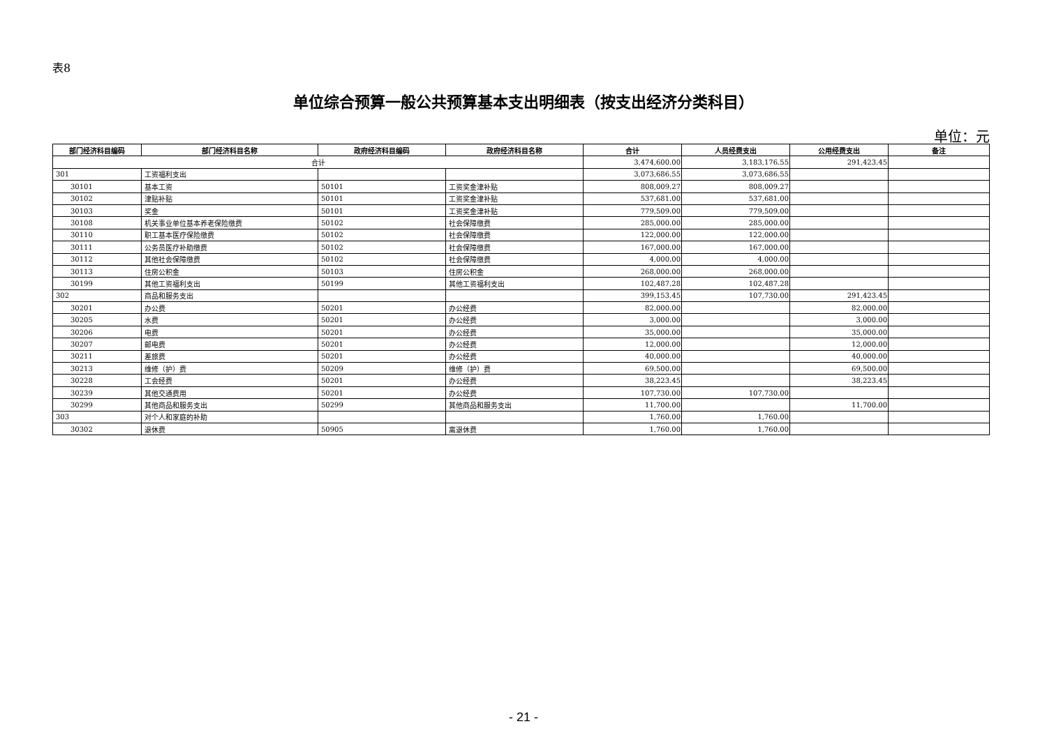表8
单位综合预算一般公共预算基本支出明细表（按支出经济分类科目）
单位：元
| 部门经济科目编码 | 部门经济科目名称 | 政府经济科目编码 | 政府经济科目名称 | 合计 | 人员经费支出 | 公用经费支出 | 备注 |
| --- | --- | --- | --- | --- | --- | --- | --- |
| 合计 | | | | 3,474,600.00 | 3,183,176.55 | 291,423.45 | |
| 301 | 工资福利支出 | | | 3,073,686.55 | 3,073,686.55 | | |
| 30101 | 基本工资 | 50101 | 工资奖金津补贴 | 808,009.27 | 808,009.27 | | |
| 30102 | 津贴补贴 | 50101 | 工资奖金津补贴 | 537,681.00 | 537,681.00 | | |
| 30103 | 奖金 | 50101 | 工资奖金津补贴 | 779,509.00 | 779,509.00 | | |
| 30108 | 机关事业单位基本养老保险缴费 | 50102 | 社会保障缴费 | 285,000.00 | 285,000.00 | | |
| 30110 | 职工基本医疗保险缴费 | 50102 | 社会保障缴费 | 122,000.00 | 122,000.00 | | |
| 30111 | 公务员医疗补助缴费 | 50102 | 社会保障缴费 | 167,000.00 | 167,000.00 | | |
| 30112 | 其他社会保障缴费 | 50102 | 社会保障缴费 | 4,000.00 | 4,000.00 | | |
| 30113 | 住房公积金 | 50103 | 住房公积金 | 268,000.00 | 268,000.00 | | |
| 30199 | 其他工资福利支出 | 50199 | 其他工资福利支出 | 102,487.28 | 102,487.28 | | |
| 302 | 商品和服务支出 | | | 399,153.45 | 107,730.00 | 291,423.45 | |
| 30201 | 办公费 | 50201 | 办公经费 | 82,000.00 | | 82,000.00 | |
| 30205 | 水费 | 50201 | 办公经费 | 3,000.00 | | 3,000.00 | |
| 30206 | 电费 | 50201 | 办公经费 | 35,000.00 | | 35,000.00 | |
| 30207 | 邮电费 | 50201 | 办公经费 | 12,000.00 | | 12,000.00 | |
| 30211 | 差旅费 | 50201 | 办公经费 | 40,000.00 | | 40,000.00 | |
| 30213 | 维修（护）费 | 50209 | 维修（护）费 | 69,500.00 | | 69,500.00 | |
| 30228 | 工会经费 | 50201 | 办公经费 | 38,223.45 | | 38,223.45 | |
| 30239 | 其他交通费用 | 50201 | 办公经费 | 107,730.00 | 107,730.00 | | |
| 30299 | 其他商品和服务支出 | 50299 | 其他商品和服务支出 | 11,700.00 | | 11,700.00 | |
| 303 | 对个人和家庭的补助 | | | 1,760.00 | 1,760.00 | | |
| 30302 | 退休费 | 50905 | 离退休费 | 1,760.00 | 1,760.00 | | |
- 21 -